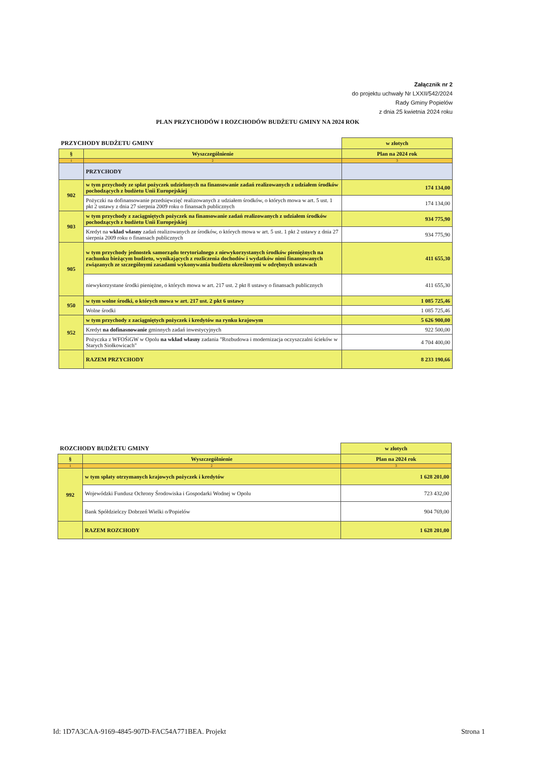Załącznik nr 2
do projektu uchwały Nr LXXII/542/2024
Rady Gminy Popielów
z dnia 25 kwietnia 2024 roku
PLAN PRZYCHODÓW I ROZCHODÓW BUDŻETU GMINY NA 2024 ROK
| PRZYCHODY BUDŻETU GMINY | | w złotych |
| § | Wyszczególnienie | Plan na 2024 rok |
| 1 | 2 | 3 |
| | PRZYCHODY | |
| 902 | w tym przychody ze spłat pożyczek udzielonych na finansowanie zadań realizowanych z udziałem środków pochodzących z budżetu Unii Europejskiej | 174 134,00 |
| | Pożyczki na dofinansowanie przedsięwzięć realizowanych z udziałem środków, o których mowa w art. 5 ust. 1 pkt 2 ustawy z dnia 27 sierpnia 2009 roku o finansach publicznych | 174 134,00 |
| 903 | w tym przychody z zaciągniętych pożyczek na finansowanie zadań realizowanych z udziałem środków pochodzących z budżetu Unii Europejskiej | 934 775,90 |
| | Kredyt na wkład własny zadań realizowanych ze środków, o których mowa w art. 5 ust. 1 pkt 2 ustawy z dnia 27 sierpnia 2009 roku o finansach publicznych | 934 775,90 |
| 905 | w tym przychody jednostek samorządu terytorialnego z niewykorzystanych środków pieniężnych na rachunku bieżącym budżetu, wynikających z rozliczenia dochodów i wydatków nimi finansowanych związanych ze szczególnymi zasadami wykonywania budżetu określonymi w odrębnych ustawach | 411 655,30 |
| | niewykorzystane środki pieniężne, o których mowa w art. 217 ust. 2 pkt 8 ustawy o finansach publicznych | 411 655,30 |
| 950 | w tym wolne środki, o których mowa w art. 217 ust. 2 pkt 6 ustawy | 1 085 725,46 |
| | Wolne środki | 1 085 725,46 |
| 952 | w tym przychody z zaciągniętych pożyczek i kredytów na rynku krajowym | 5 626 900,00 |
| | Kredyt na dofinasnowanie gminnych zadań inwestycyjnych | 922 500,00 |
| | Pożyczka z WFOŚiGW w Opolu na wkład własny zadania "Rozbudowa i modernizacja oczyszczalni ścieków w Starych Siołkowicach" | 4 704 400,00 |
| | RAZEM PRZYCHODY | 8 233 190,66 |
| ROZCHODY BUDŻETU GMINY | | w złotych |
| § | Wyszczególnienie | Plan na 2024 rok |
| 1 | 2 | 3 |
| 992 | w tym spłaty otrzymanych krajowych pożyczek i kredytów | 1 628 201,00 |
| | Wojewódzki Fundusz Ochrony Środowiska i Gospodarki Wodnej w Opolu | 723 432,00 |
| | Bank Spółdzielczy Dobrzeń Wielki o/Popielów | 904 769,00 |
| | RAZEM ROZCHODY | 1 628 201,00 |
Id: 1D7A3CAA-9169-4845-907D-FAC54A771BEA. Projekt Strona 1